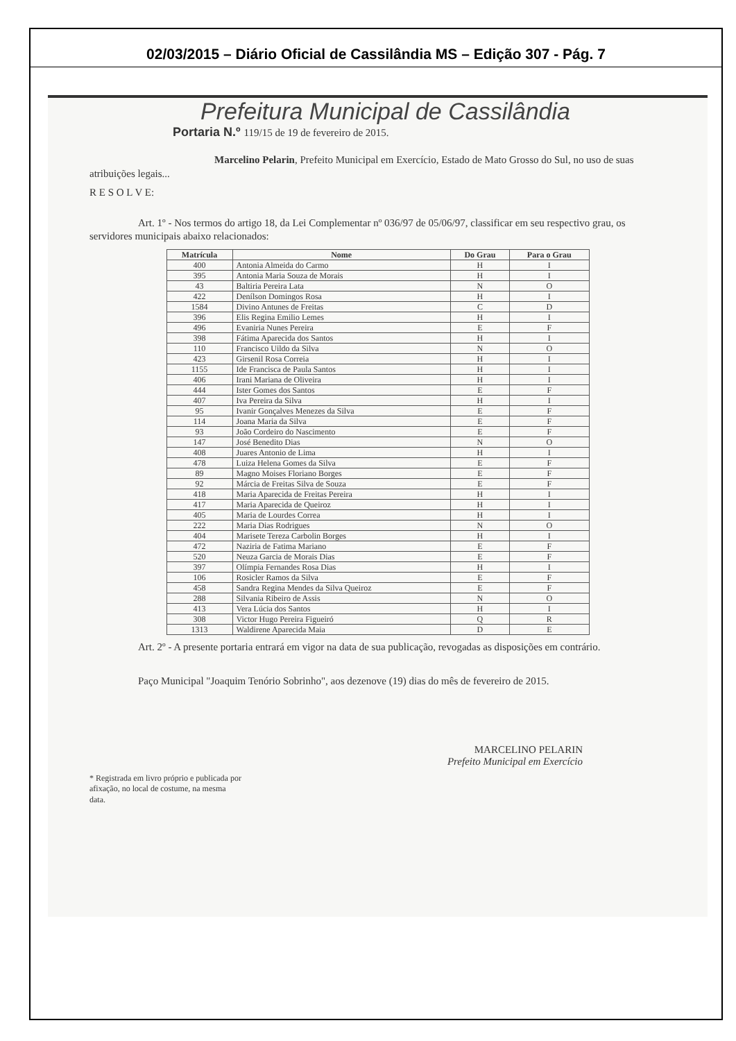02/03/2015 – Diário Oficial de Cassilândia MS – Edição 307 - Pág. 7
Prefeitura Municipal de Cassilândia
Portaria N.º 119/15 de 19 de fevereiro de 2015.
Marcelino Pelarin, Prefeito Municipal em Exercício, Estado de Mato Grosso do Sul, no uso de suas atribuições legais...
R E S O L V E:
Art. 1º - Nos termos do artigo 18, da Lei Complementar nº 036/97 de 05/06/97, classificar em seu respectivo grau, os servidores municipais abaixo relacionados:
| Matrícula | Nome | Do Grau | Para o Grau |
| --- | --- | --- | --- |
| 400 | Antonia Almeida do Carmo | H | I |
| 395 | Antonia Maria Souza de Morais | H | I |
| 43 | Baltiria Pereira Lata | N | O |
| 422 | Denílson Domingos Rosa | H | I |
| 1584 | Divino Antunes de Freitas | C | D |
| 396 | Elis Regina Emilio Lemes | H | I |
| 496 | Evaniria Nunes Pereira | E | F |
| 398 | Fátima Aparecida dos Santos | H | I |
| 110 | Francisco Uildo da Silva | N | O |
| 423 | Girsenil Rosa Correia | H | I |
| 1155 | Ide Francisca de Paula Santos | H | I |
| 406 | Irani Mariana de Oliveira | H | I |
| 444 | Ister Gomes dos Santos | E | F |
| 407 | Iva Pereira da Silva | H | I |
| 95 | Ivanir Gonçalves Menezes da Silva | E | F |
| 114 | Joana Maria da Silva | E | F |
| 93 | João Cordeiro do Nascimento | E | F |
| 147 | José Benedito Dias | N | O |
| 408 | Juares Antonio de Lima | H | I |
| 478 | Luiza Helena Gomes da Silva | E | F |
| 89 | Magno Moises Floriano Borges | E | F |
| 92 | Márcia de Freitas Silva de Souza | E | F |
| 418 | Maria Aparecida de Freitas Pereira | H | I |
| 417 | Maria Aparecida de Queiroz | H | I |
| 405 | Maria de Lourdes Correa | H | I |
| 222 | Maria Dias Rodrigues | N | O |
| 404 | Marisete Tereza Carbolin Borges | H | I |
| 472 | Naziria de Fatima Mariano | E | F |
| 520 | Neuza Garcia de Morais Dias | E | F |
| 397 | Olímpia Fernandes Rosa Dias | H | I |
| 106 | Rosicler Ramos da Silva | E | F |
| 458 | Sandra Regina Mendes da Silva Queiroz | E | F |
| 288 | Silvania Ribeiro de Assis | N | O |
| 413 | Vera Lúcia dos Santos | H | I |
| 308 | Victor Hugo Pereira Figueiró | Q | R |
| 1313 | Waldirene Aparecida Maia | D | E |
Art. 2º - A presente portaria entrará em vigor na data de sua publicação, revogadas as disposições em contrário.
Paço Municipal "Joaquim Tenório Sobrinho", aos dezenove (19) dias do mês de fevereiro de 2015.
MARCELINO PELARIN
Prefeito Municipal em Exercício
* Registrada em livro próprio e publicada por afixação, no local de costume, na mesma data.